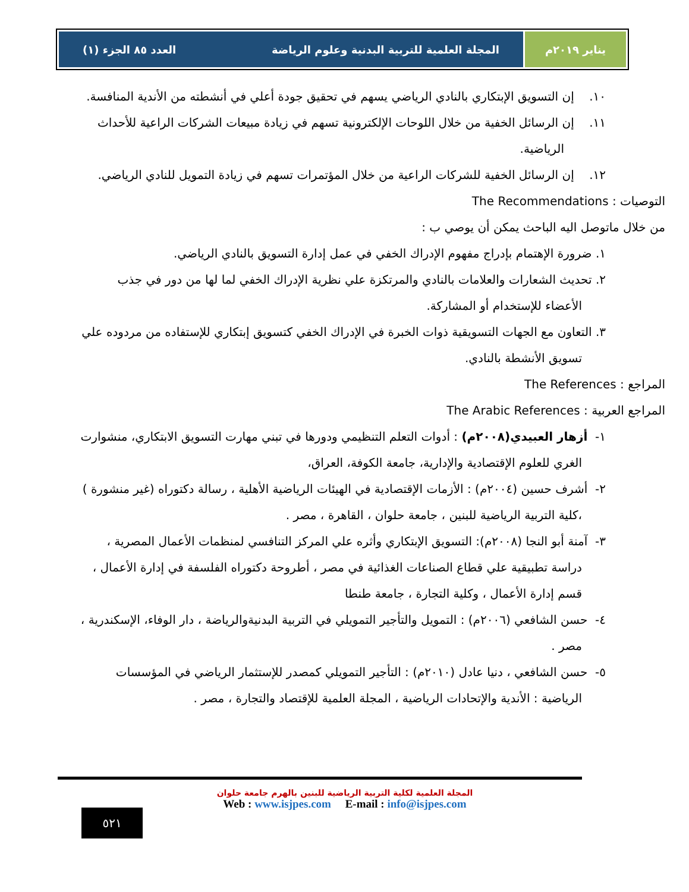يناير ٢٠١٩م المجلة العلمية للتربية البدنية وعلوم الرياضة العدد ٨٥ الجزء (١)
١٠. إن التسويق الإبتكاري بالنادي الرياضي يسهم في تحقيق جودة أعلي في أنشطته من الأندية المنافسة.
١١. إن الرسائل الخفية من خلال اللوحات الإلكترونية تسهم في زيادة مبيعات الشركات الراعية للأحداث الرياضية.
١٢. إن الرسائل الخفية للشركات الراعية من خلال المؤتمرات تسهم في زيادة التمويل للنادي الرياضي.
التوصيات : The Recommendations
من خلال ماتوصل اليه الباحث يمكن أن يوصي ب :
١. ضرورة الإهتمام بإدراج مفهوم الإدراك الخفي في عمل إدارة التسويق بالنادي الرياضي.
٢. تحديث الشعارات والعلامات بالنادي والمرتكزة علي نظرية الإدراك الخفي لما لها من دور في جذب الأعضاء للإستخدام أو المشاركة.
٣. التعاون مع الجهات التسويقية ذوات الخبرة في الإدراك الخفي كتسويق إبتكاري للإستفاده من مردوده علي تسويق الأنشطة بالنادي.
المراجع : The References
المراجع العربية : The Arabic References
١- أزهار العبيدي(٢٠٠٨م) : أدوات التعلم التنظيمي ودورها في تبني مهارت التسويق الابتكاري، منشوارت الغري للعلوم الإقتصادية والإدارية، جامعة الكوفة، العراق،
٢- أشرف حسين (٢٠٠٤م) : الأزمات الإقتصادية في الهيئات الرياضية الأهلية ، رسالة دكتوراه (غير منشورة ) ،كلية التربية الرياضية للبنين ، جامعة حلوان ، القاهرة ، مصر .
٣- آمنة أبو النجا (٢٠٠٨م): التسويق الإبتكاري وأثره علي المركز التنافسي لمنظمات الأعمال المصرية ، دراسة تطبيقية علي قطاع الصناعات الغذائية في مصر ، أطروحة دكتوراه الفلسفة في إدارة الأعمال ، قسم إدارة الأعمال ، وكلية التجارة ، جامعة طنطا
٤- حسن الشافعي (٢٠٠٦م) : التمويل والتأجير التمويلي في التربية البدنيةوالرياضة ، دار الوفاء، الإسكندرية ، مصر .
٥- حسن الشافعي ، دنيا عادل (٢٠١٠م) : التأجير التمويلي كمصدر للإستثمار الرياضي في المؤسسات الرياضية : الأندية والإتحادات الرياضية ، المجلة العلمية للإقتصاد والتجارة ، مصر .
المجلة العلمية لكلية التربية الرياضية للبنين بالهرم جامعة حلوان
Web : www.isjpes.com E-mail : info@isjpes.com
٥٢١